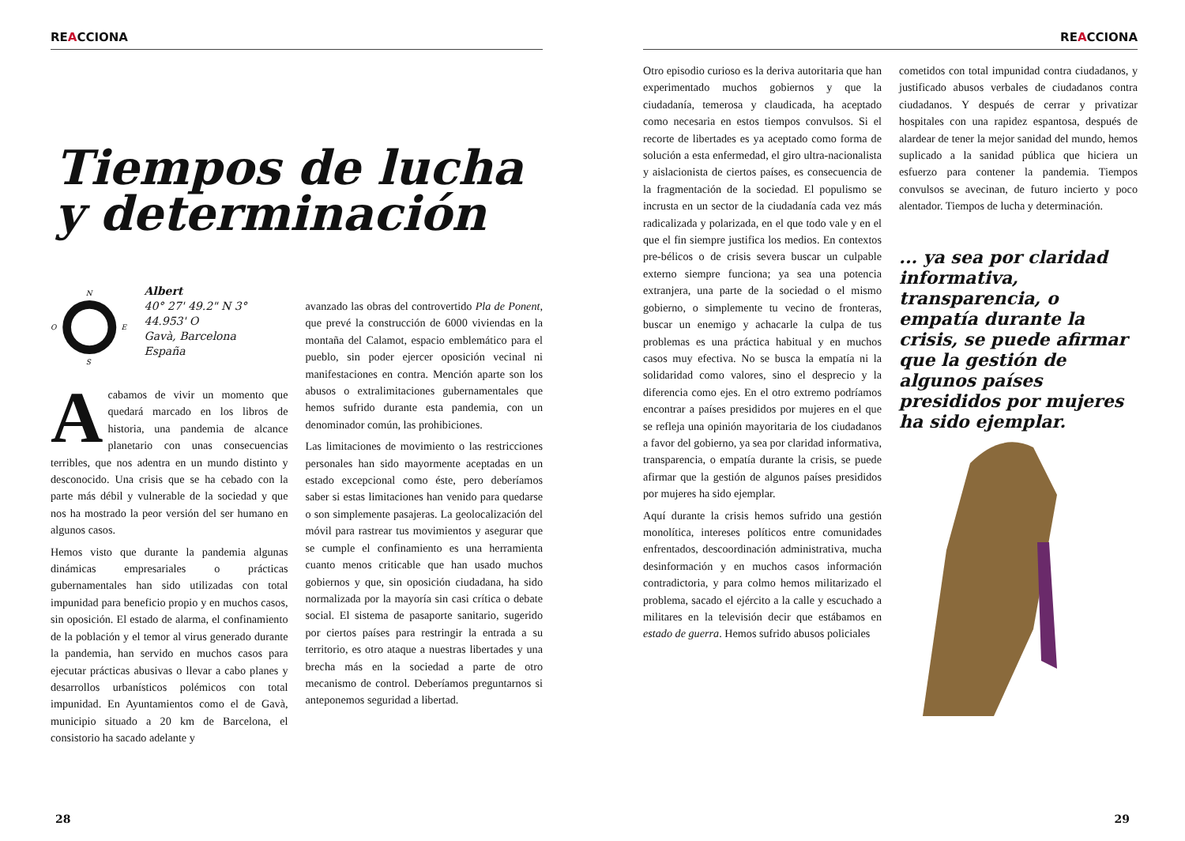REACCIONA
Tiempos de lucha y determinación
N
S
O
E
Albert
40° 27' 49.2" N 3° 44.953' O
Gavà, Barcelona
España
Acabamos de vivir un momento que quedará marcado en los libros de historia, una pandemia de alcance planetario con unas consecuencias terribles, que nos adentra en un mundo distinto y desconocido. Una crisis que se ha cebado con la parte más débil y vulnerable de la sociedad y que nos ha mostrado la peor versión del ser humano en algunos casos.
Hemos visto que durante la pandemia algunas dinámicas empresariales o prácticas gubernamentales han sido utilizadas con total impunidad para beneficio propio y en muchos casos, sin oposición. El estado de alarma, el confinamiento de la población y el temor al virus generado durante la pandemia, han servido en muchos casos para ejecutar prácticas abusivas o llevar a cabo planes y desarrollos urbanísticos polémicos con total impunidad. En Ayuntamientos como el de Gavà, municipio situado a 20 km de Barcelona, el consistorio ha sacado adelante y
avanzado las obras del controvertido Pla de Ponent, que prevé la construcción de 6000 viviendas en la montaña del Calamot, espacio emblemático para el pueblo, sin poder ejercer oposición vecinal ni manifestaciones en contra. Mención aparte son los abusos o extralimitaciones gubernamentales que hemos sufrido durante esta pandemia, con un denominador común, las prohibiciones.
Las limitaciones de movimiento o las restricciones personales han sido mayormente aceptadas en un estado excepcional como éste, pero deberíamos saber si estas limitaciones han venido para quedarse o son simplemente pasajeras. La geolocalización del móvil para rastrear tus movimientos y asegurar que se cumple el confinamiento es una herramienta cuanto menos criticable que han usado muchos gobiernos y que, sin oposición ciudadana, ha sido normalizada por la mayoría sin casi crítica o debate social. El sistema de pasaporte sanitario, sugerido por ciertos países para restringir la entrada a su territorio, es otro ataque a nuestras libertades y una brecha más en la sociedad a parte de otro mecanismo de control. Deberíamos preguntarnos si anteponemos seguridad a libertad.
28
REACCIONA
Otro episodio curioso es la deriva autoritaria que han experimentado muchos gobiernos y que la ciudadanía, temerosa y claudicada, ha aceptado como necesaria en estos tiempos convulsos. Si el recorte de libertades es ya aceptado como forma de solución a esta enfermedad, el giro ultra-nacionalista y aislacionista de ciertos países, es consecuencia de la fragmentación de la sociedad. El populismo se incrusta en un sector de la ciudadanía cada vez más radicalizada y polarizada, en el que todo vale y en el que el fin siempre justifica los medios. En contextos pre-bélicos o de crisis severa buscar un culpable externo siempre funciona; ya sea una potencia extranjera, una parte de la sociedad o el mismo gobierno, o simplemente tu vecino de fronteras, buscar un enemigo y achacarle la culpa de tus problemas es una práctica habitual y en muchos casos muy efectiva. No se busca la empatía ni la solidaridad como valores, sino el desprecio y la diferencia como ejes. En el otro extremo podríamos encontrar a países presididos por mujeres en el que se refleja una opinión mayoritaria de los ciudadanos a favor del gobierno, ya sea por claridad informativa, transparencia, o empatía durante la crisis, se puede afirmar que la gestión de algunos países presididos por mujeres ha sido ejemplar.
Aquí durante la crisis hemos sufrido una gestión monolítica, intereses políticos entre comunidades enfrentados, descoordinación administrativa, mucha desinformación y en muchos casos información contradictoria, y para colmo hemos militarizado el problema, sacado el ejército a la calle y escuchado a militares en la televisión decir que estábamos en estado de guerra. Hemos sufrido abusos policiales
cometidos con total impunidad contra ciudadanos, y justificado abusos verbales de ciudadanos contra ciudadanos. Y después de cerrar y privatizar hospitales con una rapidez espantosa, después de alardear de tener la mejor sanidad del mundo, hemos suplicado a la sanidad pública que hiciera un esfuerzo para contener la pandemia. Tiempos convulsos se avecinan, de futuro incierto y poco alentador. Tiempos de lucha y determinación.
... ya sea por claridad informativa, transparencia, o empatía durante la crisis, se puede afirmar que la gestión de algunos países presididos por mujeres ha sido ejemplar.
29